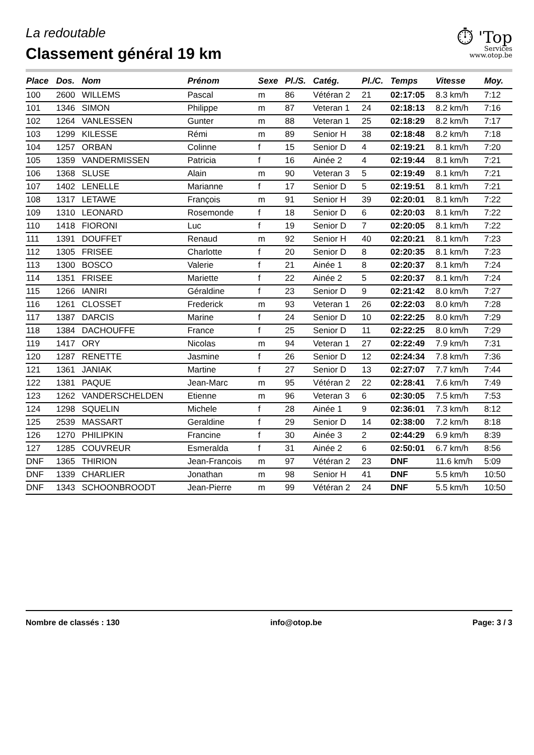⏱ 'Top
Services
www.otop.be
La redoutable
Classement général 19 km
| Place | Dos. | Nom | Prénom | Sexe | Pl./S. | Catég. | Pl./C. | Temps | Vitesse | Moy. |
| --- | --- | --- | --- | --- | --- | --- | --- | --- | --- | --- |
| 100 | 2600 | WILLEMS | Pascal | m | 86 | Vétéran 2 | 21 | 02:17:05 | 8.3 km/h | 7:12 |
| 101 | 1346 | SIMON | Philippe | m | 87 | Veteran 1 | 24 | 02:18:13 | 8.2 km/h | 7:16 |
| 102 | 1264 | VANLESSEN | Gunter | m | 88 | Veteran 1 | 25 | 02:18:29 | 8.2 km/h | 7:17 |
| 103 | 1299 | KILESSE | Rémi | m | 89 | Senior H | 38 | 02:18:48 | 8.2 km/h | 7:18 |
| 104 | 1257 | ORBAN | Colinne | f | 15 | Senior D | 4 | 02:19:21 | 8.1 km/h | 7:20 |
| 105 | 1359 | VANDERMISSEN | Patricia | f | 16 | Ainée 2 | 4 | 02:19:44 | 8.1 km/h | 7:21 |
| 106 | 1368 | SLUSE | Alain | m | 90 | Veteran 3 | 5 | 02:19:49 | 8.1 km/h | 7:21 |
| 107 | 1402 | LENELLE | Marianne | f | 17 | Senior D | 5 | 02:19:51 | 8.1 km/h | 7:21 |
| 108 | 1317 | LETAWE | François | m | 91 | Senior H | 39 | 02:20:01 | 8.1 km/h | 7:22 |
| 109 | 1310 | LEONARD | Rosemonde | f | 18 | Senior D | 6 | 02:20:03 | 8.1 km/h | 7:22 |
| 110 | 1418 | FIORONI | Luc | f | 19 | Senior D | 7 | 02:20:05 | 8.1 km/h | 7:22 |
| 111 | 1391 | DOUFFET | Renaud | m | 92 | Senior H | 40 | 02:20:21 | 8.1 km/h | 7:23 |
| 112 | 1305 | FRISEE | Charlotte | f | 20 | Senior D | 8 | 02:20:35 | 8.1 km/h | 7:23 |
| 113 | 1300 | BOSCO | Valerie | f | 21 | Ainée 1 | 8 | 02:20:37 | 8.1 km/h | 7:24 |
| 114 | 1351 | FRISEE | Mariette | f | 22 | Ainée 2 | 5 | 02:20:37 | 8.1 km/h | 7:24 |
| 115 | 1266 | IANIRI | Géraldine | f | 23 | Senior D | 9 | 02:21:42 | 8.0 km/h | 7:27 |
| 116 | 1261 | CLOSSET | Frederick | m | 93 | Veteran 1 | 26 | 02:22:03 | 8.0 km/h | 7:28 |
| 117 | 1387 | DARCIS | Marine | f | 24 | Senior D | 10 | 02:22:25 | 8.0 km/h | 7:29 |
| 118 | 1384 | DACHOUFFE | France | f | 25 | Senior D | 11 | 02:22:25 | 8.0 km/h | 7:29 |
| 119 | 1417 | ORY | Nicolas | m | 94 | Veteran 1 | 27 | 02:22:49 | 7.9 km/h | 7:31 |
| 120 | 1287 | RENETTE | Jasmine | f | 26 | Senior D | 12 | 02:24:34 | 7.8 km/h | 7:36 |
| 121 | 1361 | JANIAK | Martine | f | 27 | Senior D | 13 | 02:27:07 | 7.7 km/h | 7:44 |
| 122 | 1381 | PAQUE | Jean-Marc | m | 95 | Vétéran 2 | 22 | 02:28:41 | 7.6 km/h | 7:49 |
| 123 | 1262 | VANDERSCHELDEN | Etienne | m | 96 | Veteran 3 | 6 | 02:30:05 | 7.5 km/h | 7:53 |
| 124 | 1298 | SQUELIN | Michele | f | 28 | Ainée 1 | 9 | 02:36:01 | 7.3 km/h | 8:12 |
| 125 | 2539 | MASSART | Geraldine | f | 29 | Senior D | 14 | 02:38:00 | 7.2 km/h | 8:18 |
| 126 | 1270 | PHILIPKIN | Francine | f | 30 | Ainée 3 | 2 | 02:44:29 | 6.9 km/h | 8:39 |
| 127 | 1285 | COUVREUR | Esmeralda | f | 31 | Ainée 2 | 6 | 02:50:01 | 6.7 km/h | 8:56 |
| DNF | 1365 | THIRION | Jean-Francois | m | 97 | Vétéran 2 | 23 | DNF | 11.6 km/h | 5:09 |
| DNF | 1339 | CHARLIER | Jonathan | m | 98 | Senior H | 41 | DNF | 5.5 km/h | 10:50 |
| DNF | 1343 | SCHOONBROODT | Jean-Pierre | m | 99 | Vétéran 2 | 24 | DNF | 5.5 km/h | 10:50 |
Nombre de classés : 130 info@otop.be Page: 3 / 3